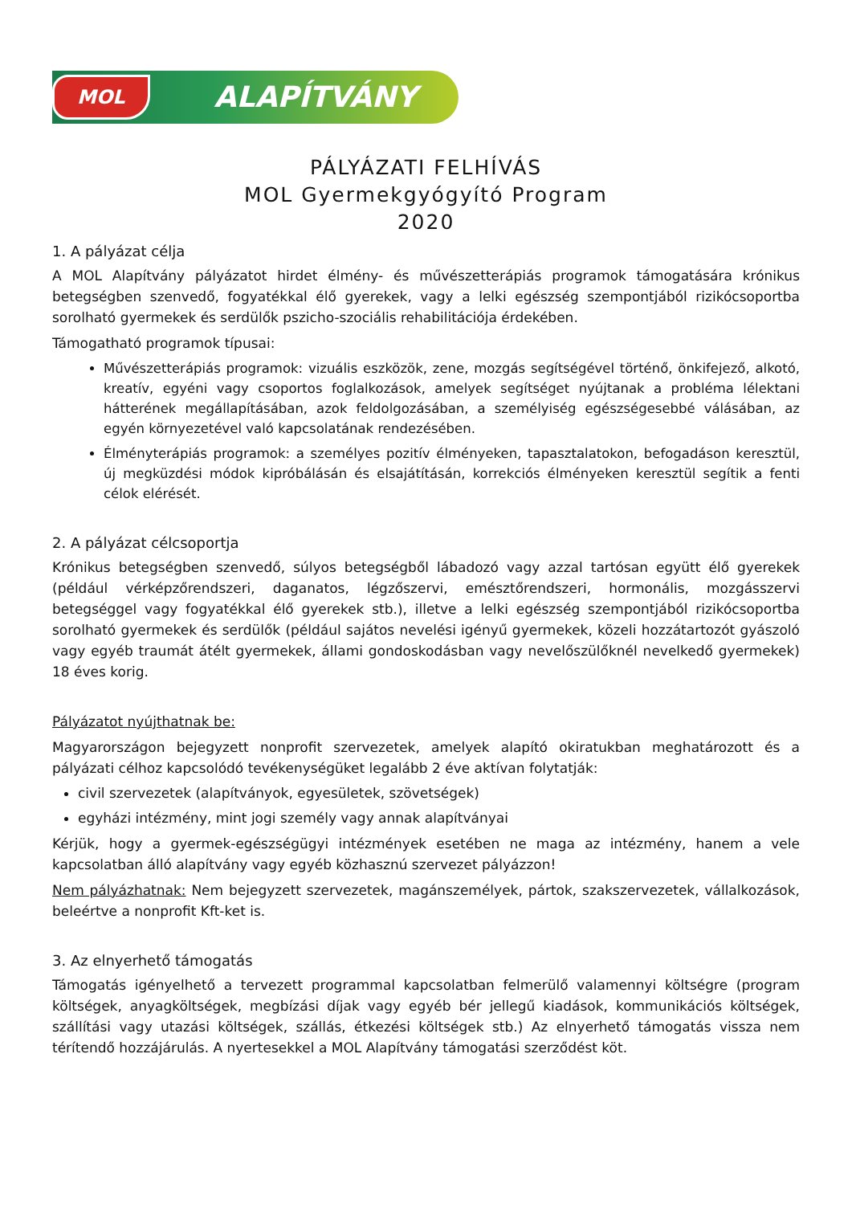MOL ALAPÍTVÁNY
PÁLYÁZATI FELHÍVÁS
MOL Gyermekgyógyító Program
2020
1. A pályázat célja
A MOL Alapítvány pályázatot hirdet élmény- és művészetterápiás programok támogatására krónikus betegségben szenvedő, fogyatékkal élő gyerekek, vagy a lelki egészség szempontjából rizikócsoportba sorolható gyermekek és serdülők pszicho-szociális rehabilitációja érdekében.
Támogatható programok típusai:
Művészetterápiás programok: vizuális eszközök, zene, mozgás segítségével történő, önkifejező, alkotó, kreatív, egyéni vagy csoportos foglalkozások, amelyek segítséget nyújtanak a probléma lélektani hátterének megállapításában, azok feldolgozásában, a személyiség egészségesebbé válásában, az egyén környezetével való kapcsolatának rendezésében.
Élményterápiás programok: a személyes pozitív élményeken, tapasztalatokon, befogadáson keresztül, új megküzdési módok kipróbálásán és elsajátításán, korrekciós élményeken keresztül segítik a fenti célok elérését.
2. A pályázat célcsoportja
Krónikus betegségben szenvedő, súlyos betegségből lábadozó vagy azzal tartósan együtt élő gyerekek (például vérképzőrendszeri, daganatos, légzőszervi, emésztőrendszeri, hormonális, mozgásszervi betegséggel vagy fogyatékkal élő gyerekek stb.), illetve a lelki egészség szempontjából rizikócsoportba sorolható gyermekek és serdülők (például sajátos nevelési igényű gyermekek, közeli hozzátartozót gyászoló vagy egyéb traumát átélt gyermekek, állami gondoskodásban vagy nevelőszülőknél nevelkedő gyermekek) 18 éves korig.
Pályázatot nyújthatnak be:
Magyarországon bejegyzett nonprofit szervezetek, amelyek alapító okiratukban meghatározott és a pályázati célhoz kapcsolódó tevékenységüket legalább 2 éve aktívan folytatják:
civil szervezetek (alapítványok, egyesületek, szövetségek)
egyházi intézmény, mint jogi személy vagy annak alapítványai
Kérjük, hogy a gyermek-egészségügyi intézmények esetében ne maga az intézmény, hanem a vele kapcsolatban álló alapítvány vagy egyéb közhasznú szervezet pályázzon!
Nem pályázhatnak: Nem bejegyzett szervezetek, magánszemélyek, pártok, szakszervezetek, vállalkozások, beleértve a nonprofit Kft-ket is.
3. Az elnyerhető támogatás
Támogatás igényelhető a tervezett programmal kapcsolatban felmerülő valamennyi költségre (program költségek, anyagköltségek, megbízási díjak vagy egyéb bér jellegű kiadások, kommunikációs költségek, szállítási vagy utazási költségek, szállás, étkezési költségek stb.) Az elnyerhető támogatás vissza nem térítendő hozzájárulás. A nyertesekkel a MOL Alapítvány támogatási szerződést köt.